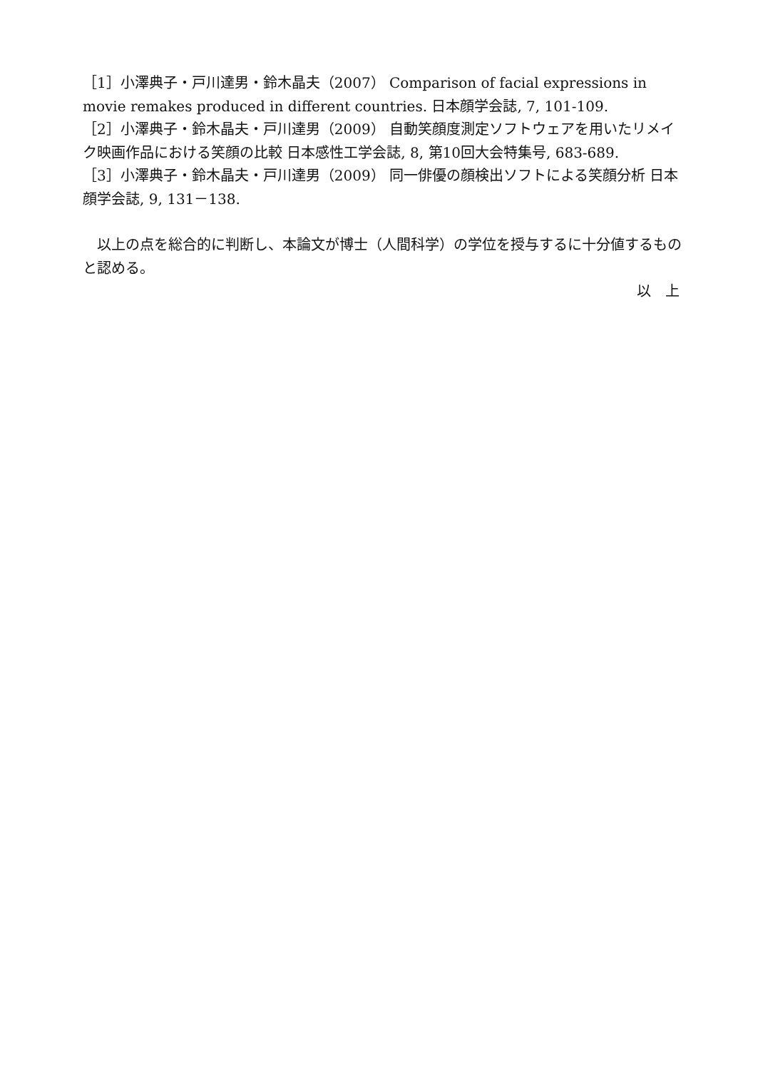［1］小澤典子・戸川達男・鈴木晶夫（2007） Comparison of facial expressions in movie remakes produced in different countries. 日本顔学会誌, 7, 101-109.
［2］小澤典子・鈴木晶夫・戸川達男（2009） 自動笑顔度測定ソフトウェアを用いたリメイク映画作品における笑顔の比較 日本感性工学会誌, 8, 第10回大会特集号, 683-689.
［3］小澤典子・鈴木晶夫・戸川達男（2009） 同一俳優の顔検出ソフトによる笑顔分析 日本顔学会誌, 9, 131－138.
　以上の点を総合的に判断し、本論文が博士（人間科学）の学位を授与するに十分値するものと認める。
以　上